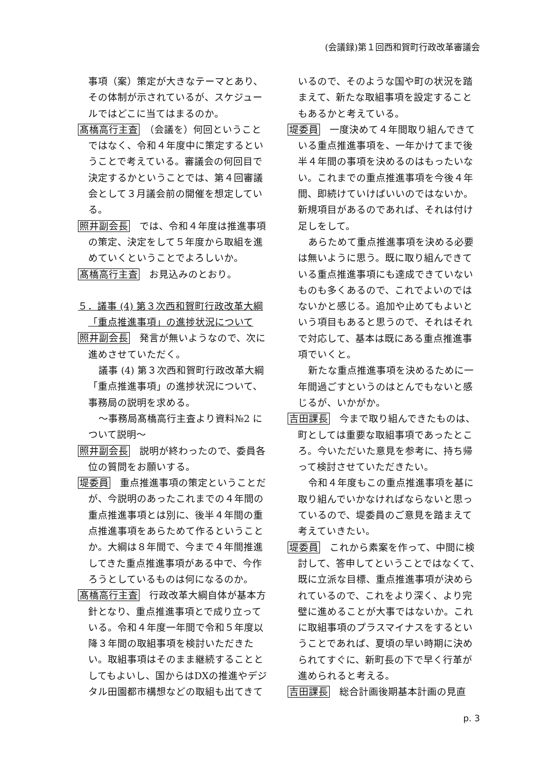(会議録)第１回西和賀町行政改革審議会
事項（案）策定が大きなテーマとあり、その体制が示されているが、スケジュールではどこに当てはまるのか。
髙橋高行主査　（会議を）何回ということではなく、令和４年度中に策定するということで考えている。審議会の何回目で決定するかということでは、第４回審議会として３月議会前の開催を想定している。
照井副会長　では、令和４年度は推進事項の策定、決定をして５年度から取組を進めていくということでよろしいか。
髙橋高行主査　お見込みのとおり。
５．議事 (4) 第３次西和賀町行政改革大綱「重点推進事項」の進捗状況について
照井副会長　発言が無いようなので、次に進めさせていただく。
議事 (4) 第３次西和賀町行政改革大綱「重点推進事項」の進捗状況について、事務局の説明を求める。
～事務局髙橋高行主査より資料№2 について説明～
照井副会長　説明が終わったので、委員各位の質問をお願いする。
堤委員　重点推進事項の策定ということだが、今説明のあったこれまでの４年間の重点推進事項とは別に、後半４年間の重点推進事項をあらためて作るということか。大綱は８年間で、今まで４年間推進してきた重点推進事項がある中で、今作ろうとしているものは何になるのか。
髙橋高行主査　行政改革大綱自体が基本方針となり、重点推進事項とで成り立っている。令和４年度一年間で令和５年度以降３年間の取組事項を検討いただきたい。取組事項はそのまま継続することとしてもよいし、国からはDXの推進やデジタル田園都市構想などの取組も出てきて
いるので、そのような国や町の状況を踏まえて、新たな取組事項を設定することもあるかと考えている。
堤委員　一度決めて４年間取り組んできている重点推進事項を、一年かけてまで後半４年間の事項を決めるのはもったいない。これまでの重点推進事項を今後４年間、即続けていけばいいのではないか。新規項目があるのであれば、それは付け足しをして。
あらためて重点推進事項を決める必要は無いように思う。既に取り組んできている重点推進事項にも達成できていないものも多くあるので、これでよいのではないかと感じる。追加や止めてもよいという項目もあると思うので、それはそれで対応して、基本は既にある重点推進事項でいくと。
新たな重点推進事項を決めるために一年間過ごすというのはとんでもないと感じるが、いかがか。
吉田課長　今まで取り組んできたものは、町としては重要な取組事項であったところ。今いただいた意見を参考に、持ち帰って検討させていただきたい。
令和４年度もこの重点推進事項を基に取り組んでいかなければならないと思っているので、堤委員のご意見を踏まえて考えていきたい。
堤委員　これから素案を作って、中間に検討して、答申してということではなくて、既に立派な目標、重点推進事項が決められているので、これをより深く、より完璧に進めることが大事ではないか。これに取組事項のプラスマイナスをするということであれば、夏頃の早い時期に決められてすぐに、新町長の下で早く行革が進められると考える。
吉田課長　総合計画後期基本計画の見直
p. 3